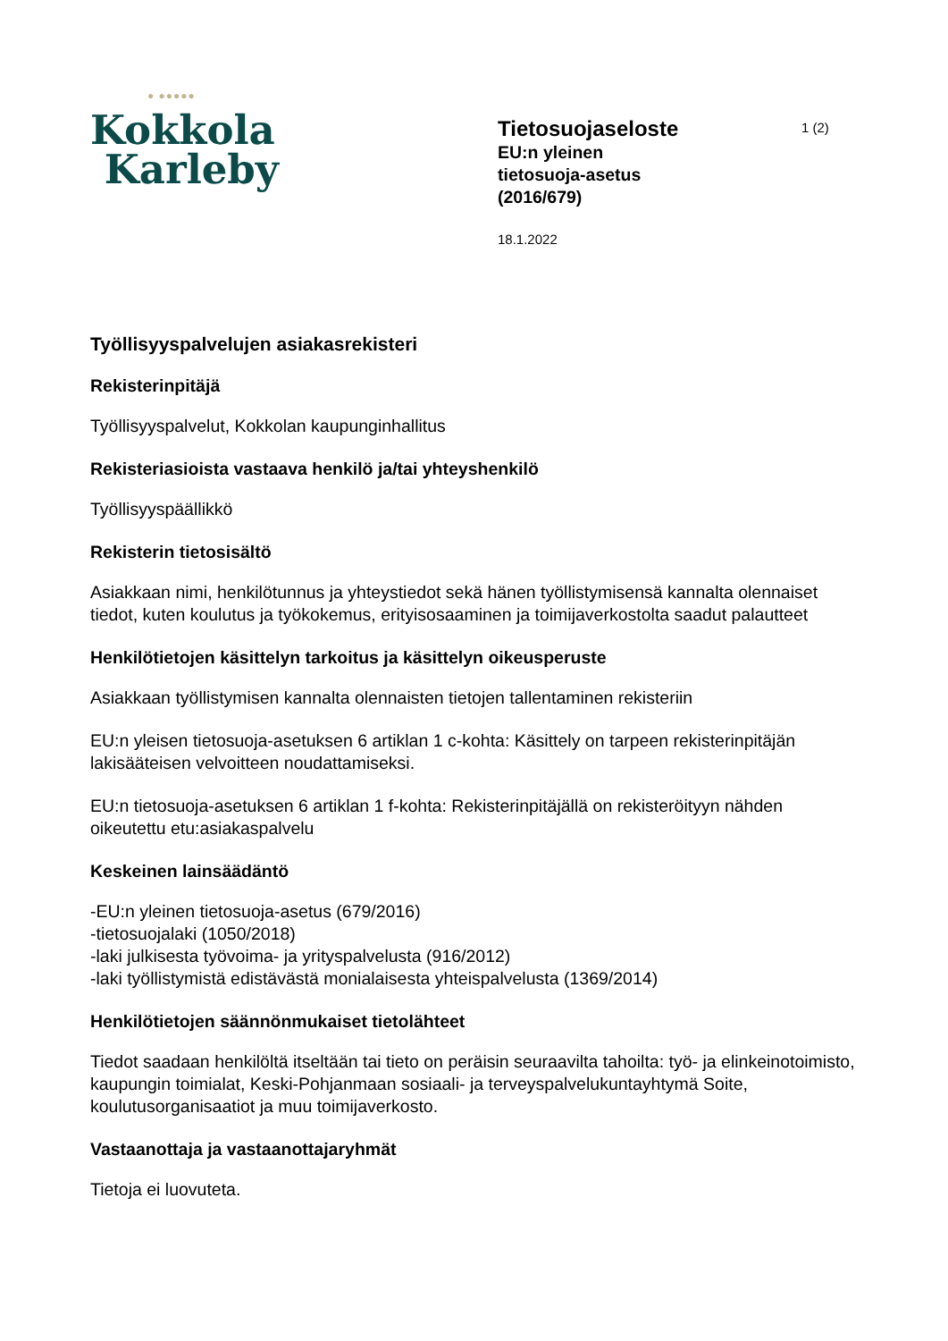● ●●●●●
Kokkola
Karleby
Tietosuojaseloste
EU:n yleinen
tietosuoja-asetus
(2016/679)
18.1.2022
1 (2)
Työllisyyspalvelujen asiakasrekisteri
Rekisterinpitäjä
Työllisyyspalvelut, Kokkolan kaupunginhallitus
Rekisteriasioista vastaava henkilö ja/tai yhteyshenkilö
Työllisyyspäällikkö
Rekisterin tietosisältö
Asiakkaan nimi, henkilötunnus ja yhteystiedot sekä hänen työllistymisensä kannalta olennaiset tiedot, kuten koulutus ja työkokemus, erityisosaaminen ja toimijaverkostolta saadut palautteet
Henkilötietojen käsittelyn tarkoitus ja käsittelyn oikeusperuste
Asiakkaan työllistymisen kannalta olennaisten tietojen tallentaminen rekisteriin
EU:n yleisen tietosuoja-asetuksen 6 artiklan 1 c-kohta: Käsittely on tarpeen rekisterinpitäjän lakisääteisen velvoitteen noudattamiseksi.
EU:n tietosuoja-asetuksen 6 artiklan 1 f-kohta: Rekisterinpitäjällä on rekisteröityyn nähden oikeutettu etu:asiakaspalvelu
Keskeinen lainsäädäntö
-EU:n yleinen tietosuoja-asetus (679/2016)
-tietosuojalaki (1050/2018)
-laki julkisesta työvoima- ja yrityspalvelusta (916/2012)
-laki työllistymistä edistävästä monialaisesta yhteispalvelusta (1369/2014)
Henkilötietojen säännönmukaiset tietolähteet
Tiedot saadaan henkilöltä itseltään tai tieto on peräisin seuraavilta tahoilta: työ- ja elinkeinotoimisto, kaupungin toimialat, Keski-Pohjanmaan sosiaali- ja terveyspalvelukuntayhtymä Soite, koulutusorganisaatiot ja muu toimijaverkosto.
Vastaanottaja ja vastaanottajaryhmät
Tietoja ei luovuteta.